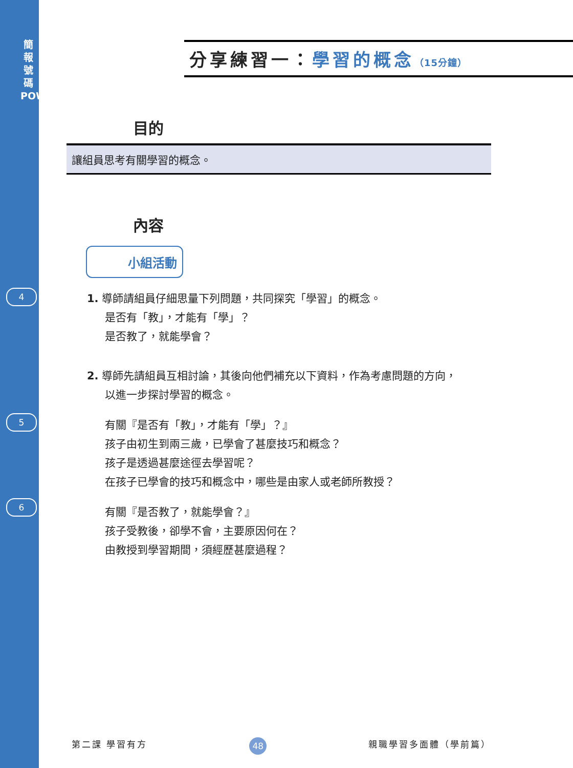簡
報
號
碼
POWERPOINT
4
5
6
分享練習一：學習的概念（15分鐘）
目的
讓組員思考有關學習的概念。
內容
小組活動
1. 導師請組員仔細思量下列問題，共同探究「學習」的概念。
是否有「教」，才能有「學」？
是否教了，就能學會？
2. 導師先請組員互相討論，其後向他們補充以下資料，作為考慮問題的方向，
以進一步探討學習的概念。
有關『是否有「教」，才能有「學」？』
孩子由初生到兩三歲，已學會了甚麼技巧和概念？
孩子是透過甚麼途徑去學習呢？
在孩子已學會的技巧和概念中，哪些是由家人或老師所教授？
有關『是否教了，就能學會？』
孩子受教後，卻學不會，主要原因何在？
由教授到學習期間，須經歷甚麼過程？
第二課 學習有方 48 親職學習多面體（學前篇）